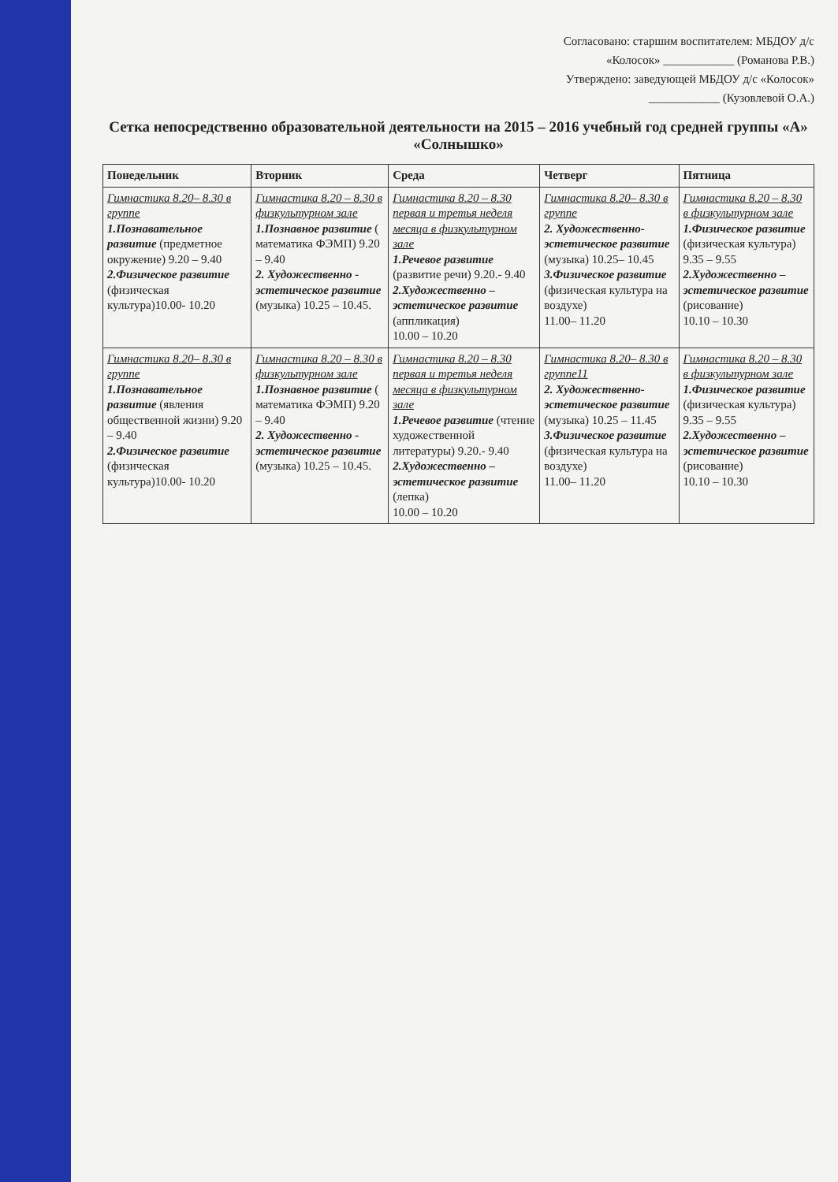Согласовано: старшим воспитателем: МБДОУ д/с
«Колосок» ____________ (Романова Р.В.)
Утверждено: заведующей МБДОУ д/с «Колосок»
____________ (Кузовлевой О.А.)
Сетка непосредственно образовательной деятельности на 2015 – 2016 учебный год средней группы «А» «Солнышко»
| Понедельник | Вторник | Среда | Четверг | Пятница |
| --- | --- | --- | --- | --- |
| Гимнастика 8.20– 8.30 в группе 1.Познавательное развитие (предметное окружение) 9.20 – 9.40 2.Физическое развитие (физическая культура)10.00- 10.20 | Гимнастика 8.20 – 8.30 в физкультурном зале 1.Познавное развитие ( математика ФЭМП) 9.20 – 9.40 2. Художественно - эстетическое развитие (музыка) 10.25 – 10.45. | Гимнастика 8.20 – 8.30 первая и третья неделя месяца в физкультурном зале 1.Речевое развитие (развитие речи) 9.20.- 9.40 2.Художественно – эстетическое развитие (аппликация) 10.00 – 10.20 | Гимнастика 8.20– 8.30 в группе 2. Художественно-эстетическое развитие (музыка) 10.25– 10.45 3.Физическое развитие (физическая культура на воздухе) 11.00– 11.20 | Гимнастика 8.20 – 8.30 в физкультурном зале 1.Физическое развитие (физическая культура) 9.35 – 9.55 2.Художественно – эстетическое развитие (рисование) 10.10 – 10.30 |
| Гимнастика 8.20– 8.30 в группе 1.Познавательное развитие (явления общественной жизни) 9.20 – 9.40 2.Физическое развитие (физическая культура)10.00- 10.20 | Гимнастика 8.20 – 8.30 в физкультурном зале 1.Познавное развитие ( математика ФЭМП) 9.20 – 9.40 2. Художественно - эстетическое развитие (музыка) 10.25 – 10.45. | Гимнастика 8.20 – 8.30 первая и третья неделя месяца в физкультурном зале 1.Речевое развитие (чтение художественной литературы) 9.20.- 9.40 2.Художественно – эстетическое развитие (лепка) 10.00 – 10.20 | Гимнастика 8.20– 8.30 в группе11 2. Художественно-эстетическое развитие (музыка) 10.25 – 11.45 3.Физическое развитие (физическая культура на воздухе) 11.00– 11.20 | Гимнастика 8.20 – 8.30 в физкультурном зале 1.Физическое развитие (физическая культура) 9.35 – 9.55 2.Художественно – эстетическое развитие (рисование) 10.10 – 10.30 |